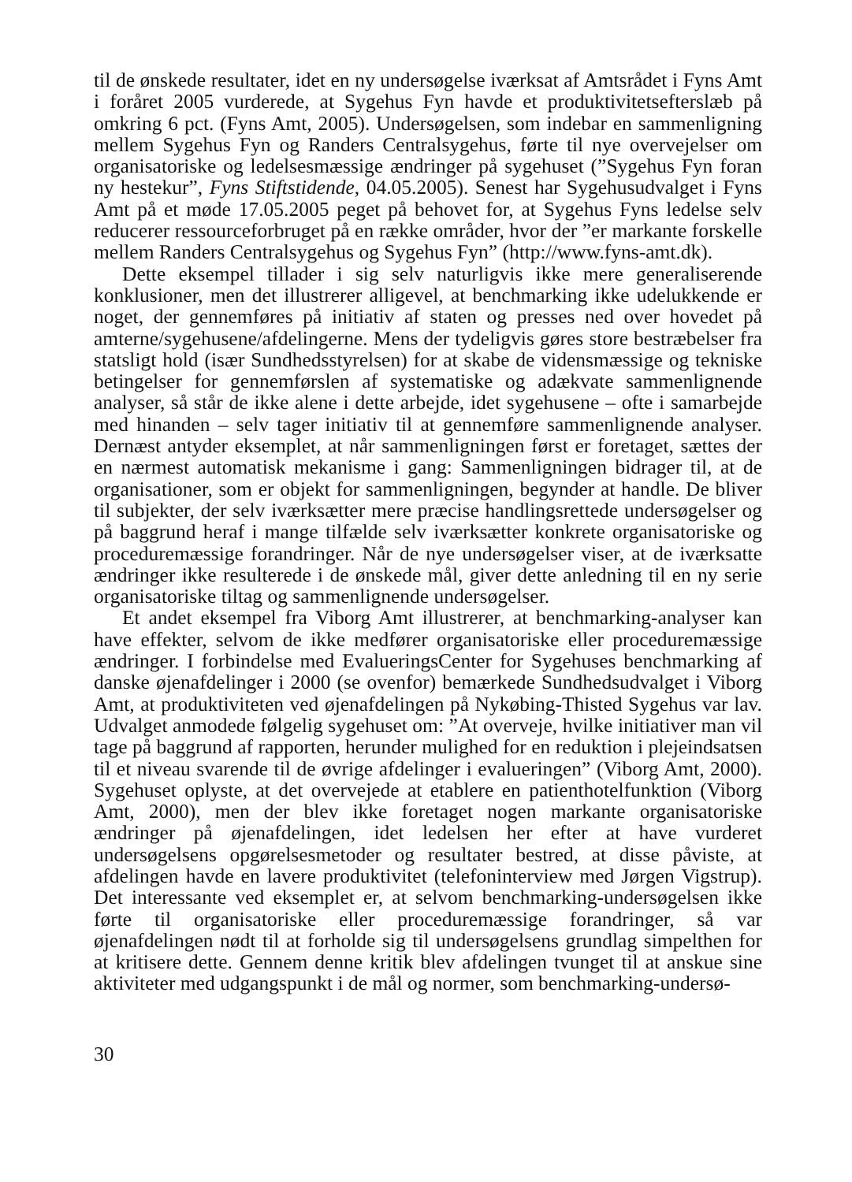til de ønskede resultater, idet en ny undersøgelse iværksat af Amtsrådet i Fyns Amt i foråret 2005 vurderede, at Sygehus Fyn havde et produktivitetsefterslæb på omkring 6 pct. (Fyns Amt, 2005). Undersøgelsen, som indebar en sammenligning mellem Sygehus Fyn og Randers Centralsygehus, førte til nye overvejelser om organisatoriske og ledelsesmæssige ændringer på sygehuset (”Sygehus Fyn foran ny hestekur”, Fyns Stiftstidende, 04.05.2005). Senest har Sygehusudvalget i Fyns Amt på et møde 17.05.2005 peget på behovet for, at Sygehus Fyns ledelse selv reducerer ressourceforbruget på en række områder, hvor der ”er markante forskelle mellem Randers Centralsygehus og Sygehus Fyn” (http://www.fyns-amt.dk).
Dette eksempel tillader i sig selv naturligvis ikke mere generaliserende konklusioner, men det illustrerer alligevel, at benchmarking ikke udelukkende er noget, der gennemføres på initiativ af staten og presses ned over hovedet på amterne/sygehusene/afdelingerne. Mens der tydeligvis gøres store bestræbelser fra statsligt hold (især Sundhedsstyrelsen) for at skabe de vidensmæssige og tekniske betingelser for gennemførslen af systematiske og adækvate sammenlignende analyser, så står de ikke alene i dette arbejde, idet sygehusene – ofte i samarbejde med hinanden – selv tager initiativ til at gennemføre sammenlignende analyser. Dernæst antyder eksemplet, at når sammenligningen først er foretaget, sættes der en nærmest automatisk mekanisme i gang: Sammenligningen bidrager til, at de organisationer, som er objekt for sammenligningen, begynder at handle. De bliver til subjekter, der selv iværksætter mere præcise handlingsrettede undersøgelser og på baggrund heraf i mange tilfælde selv iværksætter konkrete organisatoriske og proceduremæssige forandringer. Når de nye undersøgelser viser, at de iværksatte ændringer ikke resulterede i de ønskede mål, giver dette anledning til en ny serie organisatoriske tiltag og sammenlignende undersøgelser.
Et andet eksempel fra Viborg Amt illustrerer, at benchmarking-analyser kan have effekter, selvom de ikke medfører organisatoriske eller proceduremæssige ændringer. I forbindelse med EvalueringsCenter for Sygehuses benchmarking af danske øjenafdelinger i 2000 (se ovenfor) bemærkede Sundhedsudvalget i Viborg Amt, at produktiviteten ved øjenafdelingen på Nykøbing-Thisted Sygehus var lav. Udvalget anmodede følgelig sygehuset om: ”At overveje, hvilke initiativer man vil tage på baggrund af rapporten, herunder mulighed for en reduktion i plejeindsatsen til et niveau svarende til de øvrige afdelinger i evalueringen” (Viborg Amt, 2000). Sygehuset oplyste, at det overvejede at etablere en patienthotelfunktion (Viborg Amt, 2000), men der blev ikke foretaget nogen markante organisatoriske ændringer på øjenafdelingen, idet ledelsen her efter at have vurderet undersøgelsens opgørelsesmetoder og resultater bestred, at disse påviste, at afdelingen havde en lavere produktivitet (telefoninterview med Jørgen Vigstrup). Det interessante ved eksemplet er, at selvom benchmarking-undersøgelsen ikke førte til organisatoriske eller proceduremæssige forandringer, så var øjenafdelingen nødt til at forholde sig til undersøgelsens grundlag simpelthen for at kritisere dette. Gennem denne kritik blev afdelingen tvunget til at anskue sine aktiviteter med udgangspunkt i de mål og normer, som benchmarking-undersø-
30